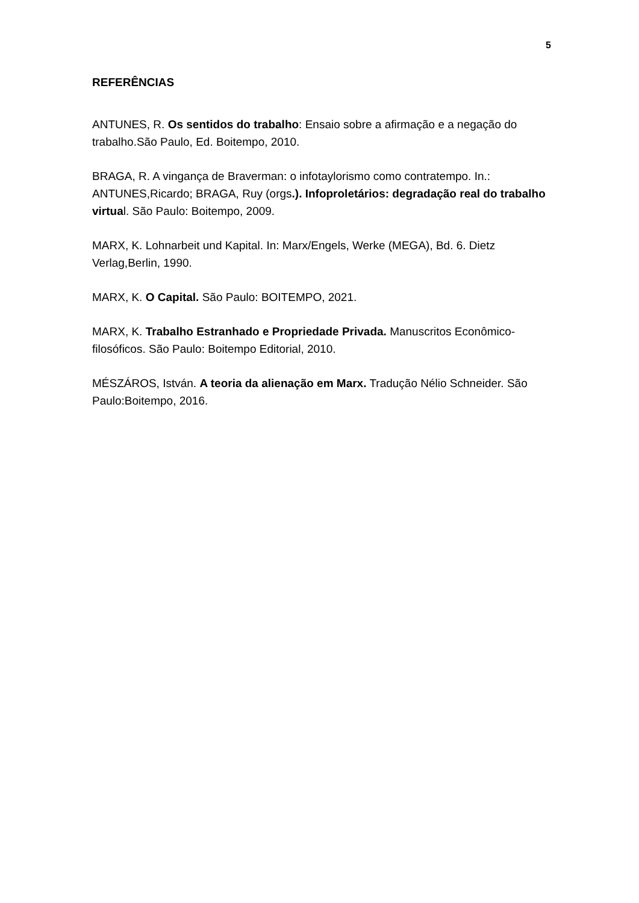5
REFERÊNCIAS
ANTUNES, R. Os sentidos do trabalho: Ensaio sobre a afirmação e a negação do trabalho.São Paulo, Ed. Boitempo, 2010.
BRAGA, R. A vingança de Braverman: o infotaylorismo como contratempo. In.: ANTUNES,Ricardo; BRAGA, Ruy (orgs.). Infoproletários: degradação real do trabalho virtual. São Paulo: Boitempo, 2009.
MARX, K. Lohnarbeit und Kapital. In: Marx/Engels, Werke (MEGA), Bd. 6. Dietz Verlag,Berlin, 1990.
MARX, K. O Capital. São Paulo: BOITEMPO, 2021.
MARX, K. Trabalho Estranhado e Propriedade Privada. Manuscritos Econômico-filosóficos. São Paulo: Boitempo Editorial, 2010.
MÉSZÁROS, István. A teoria da alienação em Marx. Tradução Nélio Schneider. São Paulo:Boitempo, 2016.